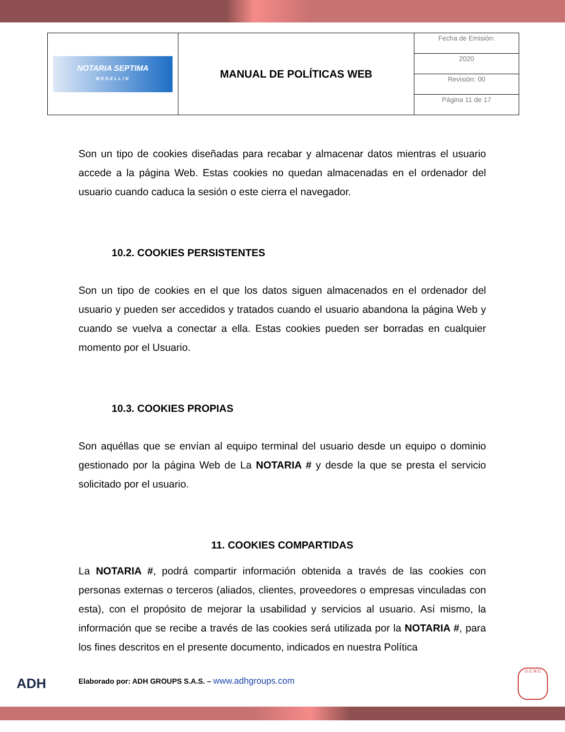| NOTARIA SEPTIMA MEDELLIN | MANUAL DE POLÍTICAS WEB | Fecha de Emisión: |
| | | 2020 |
| | | Revisión: 00 |
| | | Página 11 de 17 |
Son un tipo de cookies diseñadas para recabar y almacenar datos mientras el usuario accede a la página Web. Estas cookies no quedan almacenadas en el ordenador del usuario cuando caduca la sesión o este cierra el navegador.
10.2. COOKIES PERSISTENTES
Son un tipo de cookies en el que los datos siguen almacenados en el ordenador del usuario y pueden ser accedidos y tratados cuando el usuario abandona la página Web y cuando se vuelva a conectar a ella. Estas cookies pueden ser borradas en cualquier momento por el Usuario.
10.3. COOKIES PROPIAS
Son aquéllas que se envían al equipo terminal del usuario desde un equipo o dominio gestionado por la página Web de La NOTARIA # y desde la que se presta el servicio solicitado por el usuario.
11. COOKIES COMPARTIDAS
La NOTARIA #, podrá compartir información obtenida a través de las cookies con personas externas o terceros (aliados, clientes, proveedores o empresas vinculadas con esta), con el propósito de mejorar la usabilidad y servicios al usuario. Así mismo, la información que se recibe a través de las cookies será utilizada por la NOTARIA #, para los fines descritos en el presente documento, indicados en nuestra Política
ADH
Elaborado por: ADH GROUPS S.A.S. – www.adhgroups.com
U.C.N.C